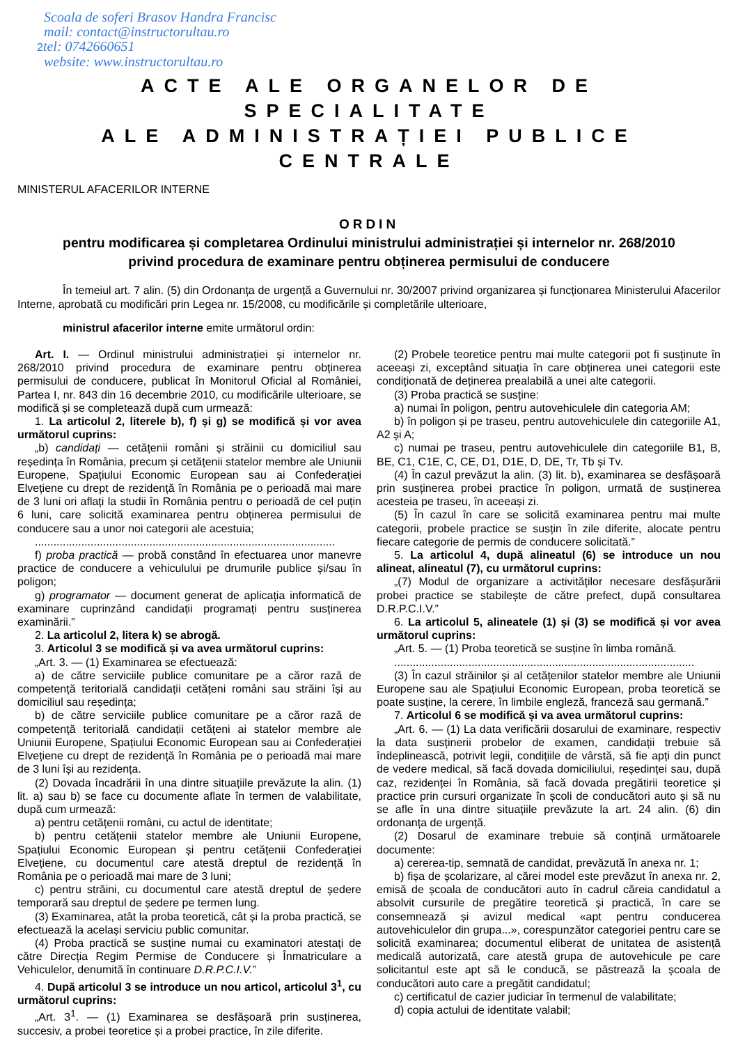Scoala de soferi Brasov Handra Francisc
mail: contact@instructorultau.ro
2tel: 0742660651
website: www.instructorultau.ro
ACTE ALE ORGANELOR DE SPECIALITATE
ALE ADMINISTRAȚIEI PUBLICE CENTRALE
MINISTERUL AFACERILOR INTERNE
ORDIN
pentru modificarea și completarea Ordinului ministrului administrației și internelor nr. 268/2010
privind procedura de examinare pentru obținerea permisului de conducere
În temeiul art. 7 alin. (5) din Ordonanța de urgență a Guvernului nr. 30/2007 privind organizarea și funcționarea Ministerului Afacerilor Interne, aprobată cu modificări prin Legea nr. 15/2008, cu modificările și completările ulterioare,
ministrul afacerilor interne emite următorul ordin:
Art. I. — Ordinul ministrului administrației și internelor nr. 268/2010 privind procedura de examinare pentru obținerea permisului de conducere, publicat în Monitorul Oficial al României, Partea I, nr. 843 din 16 decembrie 2010, cu modificările ulterioare, se modifică și se completează după cum urmează:
1. La articolul 2, literele b), f) și g) se modifică și vor avea următorul cuprins:
„b) candidați — cetățenii români și străinii cu domiciliul sau reședința în România, precum și cetățenii statelor membre ale Uniunii Europene, Spațiului Economic European sau ai Confederației Elvețiene cu drept de rezidență în România pe o perioadă mai mare de 3 luni ori aflați la studii în România pentru o perioadă de cel puțin 6 luni, care solicită examinarea pentru obținerea permisului de conducere sau a unor noi categorii ale acestuia;
.................................................................................................
f) proba practică — probă constând în efectuarea unor manevre practice de conducere a vehiculului pe drumurile publice și/sau în poligon;
g) programator — document generat de aplicația informatică de examinare cuprinzând candidații programați pentru susținerea examinării.”
2. La articolul 2, litera k) se abrogă.
3. Articolul 3 se modifică și va avea următorul cuprins:
„Art. 3. — (1) Examinarea se efectuează:
a) de către serviciile publice comunitare pe a căror rază de competență teritorială candidații cetățeni români sau străini își au domiciliul sau reședința;
b) de către serviciile publice comunitare pe a căror rază de competență teritorială candidații cetățeni ai statelor membre ale Uniunii Europene, Spațiului Economic European sau ai Confederației Elvețiene cu drept de rezidență în România pe o perioadă mai mare de 3 luni își au rezidența.
(2) Dovada încadrării în una dintre situațiile prevăzute la alin. (1) lit. a) sau b) se face cu documente aflate în termen de valabilitate, după cum urmează:
a) pentru cetățenii români, cu actul de identitate;
b) pentru cetățenii statelor membre ale Uniunii Europene, Spațiului Economic European și pentru cetățenii Confederației Elvețiene, cu documentul care atestă dreptul de rezidență în România pe o perioadă mai mare de 3 luni;
c) pentru străini, cu documentul care atestă dreptul de ședere temporară sau dreptul de ședere pe termen lung.
(3) Examinarea, atât la proba teoretică, cât și la proba practică, se efectuează la același serviciu public comunitar.
(4) Proba practică se susține numai cu examinatori atestați de către Direcția Regim Permise de Conducere și Înmatriculare a Vehiculelor, denumită în continuare D.R.P.C.I.V.”
4. După articolul 3 se introduce un nou articol, articolul 3<sup>1</sup>, cu următorul cuprins:
„Art. 3<sup>1</sup>. — (1) Examinarea se desfășoară prin susținerea, succesiv, a probei teoretice și a probei practice, în zile diferite.
(2) Probele teoretice pentru mai multe categorii pot fi susținute în aceeași zi, exceptând situația în care obținerea unei categorii este condiționată de deținerea prealabilă a unei alte categorii.
(3) Proba practică se susține:
a) numai în poligon, pentru autovehiculele din categoria AM;
b) în poligon și pe traseu, pentru autovehiculele din categoriile A1, A2 și A;
c) numai pe traseu, pentru autovehiculele din categoriile B1, B, BE, C1, C1E, C, CE, D1, D1E, D, DE, Tr, Tb și Tv.
(4) În cazul prevăzut la alin. (3) lit. b), examinarea se desfășoară prin susținerea probei practice în poligon, urmată de susținerea acesteia pe traseu, în aceeași zi.
(5) În cazul în care se solicită examinarea pentru mai multe categorii, probele practice se susțin în zile diferite, alocate pentru fiecare categorie de permis de conducere solicitată.”
5. La articolul 4, după alineatul (6) se introduce un nou alineat, alineatul (7), cu următorul cuprins:
„(7) Modul de organizare a activităților necesare desfășurării probei practice se stabilește de către prefect, după consultarea D.R.P.C.I.V.”
6. La articolul 5, alineatele (1) și (3) se modifică și vor avea următorul cuprins:
„Art. 5. — (1) Proba teoretică se susține în limba română.
.................................................................................................
(3) În cazul străinilor și al cetățenilor statelor membre ale Uniunii Europene sau ale Spațiului Economic European, proba teoretică se poate susține, la cerere, în limbile engleză, franceză sau germană.”
7. Articolul 6 se modifică și va avea următorul cuprins:
„Art. 6. — (1) La data verificării dosarului de examinare, respectiv la data susținerii probelor de examen, candidații trebuie să îndeplinească, potrivit legii, condițiile de vârstă, să fie apți din punct de vedere medical, să facă dovada domiciliului, reședinței sau, după caz, rezidenței în România, să facă dovada pregătirii teoretice și practice prin cursuri organizate în școli de conducători auto și să nu se afle în una dintre situațiile prevăzute la art. 24 alin. (6) din ordonanța de urgență.
(2) Dosarul de examinare trebuie să conțină următoarele documente:
a) cererea-tip, semnată de candidat, prevăzută în anexa nr. 1;
b) fișa de școlarizare, al cărei model este prevăzut în anexa nr. 2, emisă de școala de conducători auto în cadrul căreia candidatul a absolvit cursurile de pregătire teoretică și practică, în care se consemnează și avizul medical «apt pentru conducerea autovehiculelor din grupa...», corespunzător categoriei pentru care se solicită examinarea; documentul eliberat de unitatea de asistență medicală autorizată, care atestă grupa de autovehicule pe care solicitantul este apt să le conducă, se păstrează la școala de conducători auto care a pregătit candidatul;
c) certificatul de cazier judiciar în termenul de valabilitate;
d) copia actului de identitate valabil;